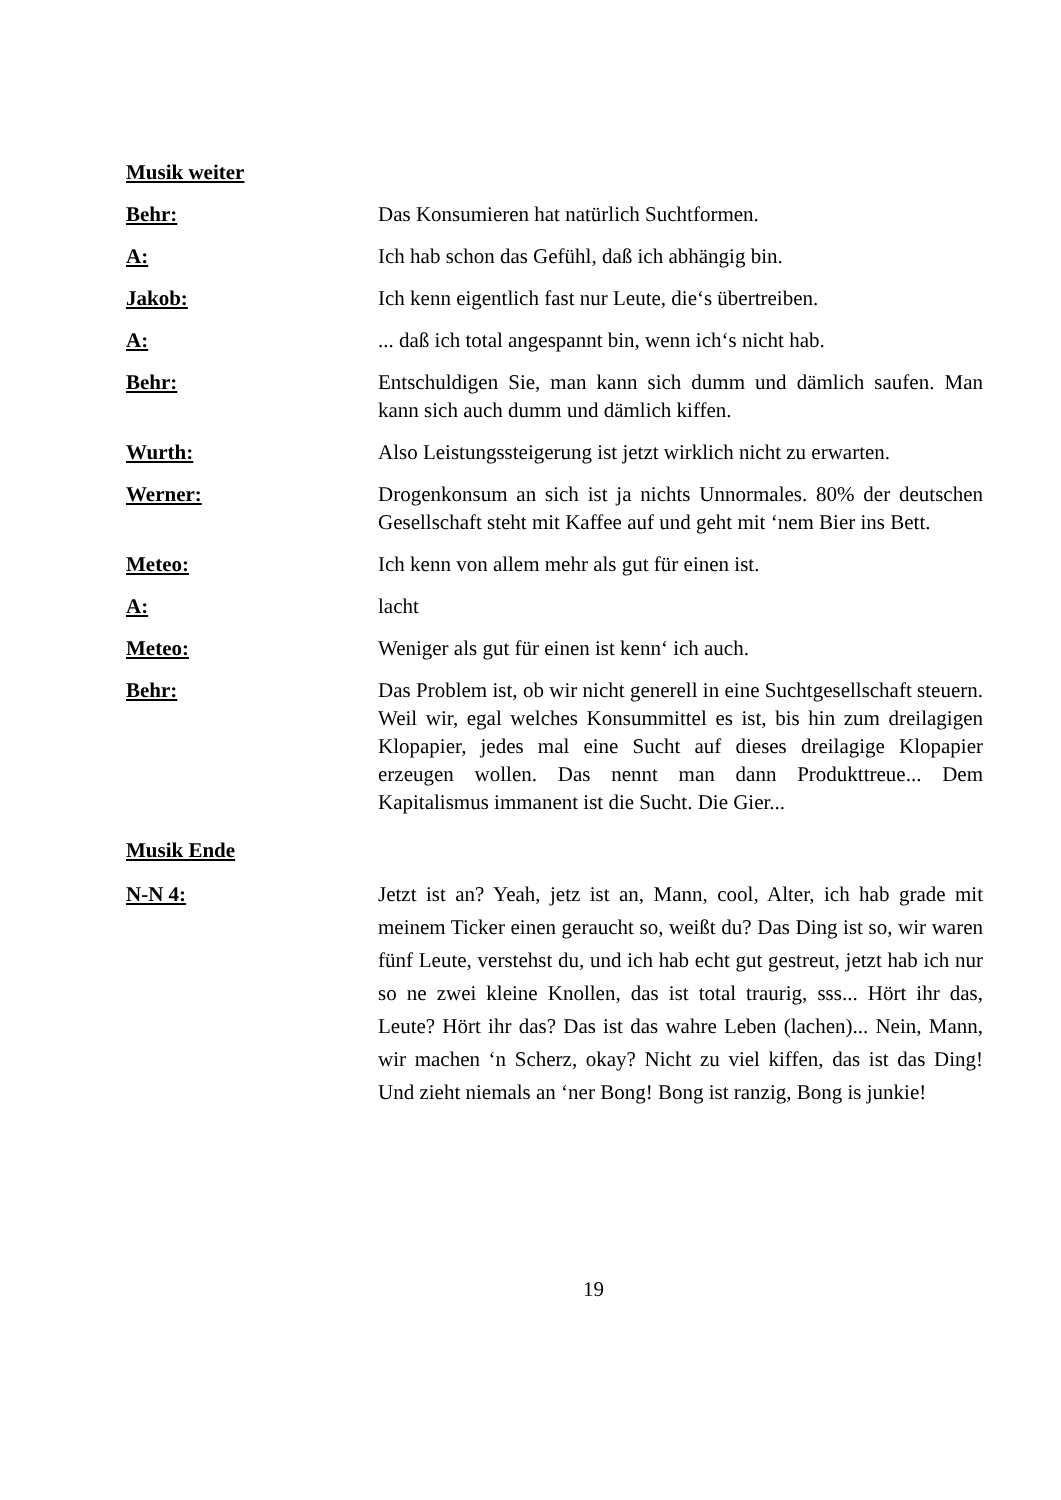Musik weiter
Behr: Das Konsumieren hat natürlich Suchtformen.
A: Ich hab schon das Gefühl, daß ich abhängig bin.
Jakob: Ich kenn eigentlich fast nur Leute, die‘s übertreiben.
A: ... daß ich total angespannt bin, wenn ich‘s nicht hab.
Behr: Entschuldigen Sie, man kann sich dumm und dämlich saufen. Man kann sich auch dumm und dämlich kiffen.
Wurth: Also Leistungssteigerung ist jetzt wirklich nicht zu erwarten.
Werner: Drogenkonsum an sich ist ja nichts Unnormales. 80% der deutschen Gesellschaft steht mit Kaffee auf und geht mit ‘nem Bier ins Bett.
Meteo: Ich kenn von allem mehr als gut für einen ist.
A: lacht
Meteo: Weniger als gut für einen ist kenn‘ ich auch.
Behr: Das Problem ist, ob wir nicht generell in eine Suchtgesellschaft steuern. Weil wir, egal welches Konsummittel es ist, bis hin zum dreilagigen Klopapier, jedes mal eine Sucht auf dieses dreilagige Klopapier erzeugen wollen. Das nennt man dann Produkttreue... Dem Kapitalismus immanent ist die Sucht. Die Gier...
Musik Ende
N-N 4: Jetzt ist an? Yeah, jetz ist an, Mann, cool, Alter, ich hab grade mit meinem Ticker einen geraucht so, weißt du? Das Ding ist so, wir waren fünf Leute, verstehst du, und ich hab echt gut gestreut, jetzt hab ich nur so ne zwei kleine Knollen, das ist total traurig, sss... Hört ihr das, Leute? Hört ihr das? Das ist das wahre Leben (lachen)... Nein, Mann, wir machen ‘n Scherz, okay? Nicht zu viel kiffen, das ist das Ding! Und zieht niemals an ‘ner Bong! Bong ist ranzig, Bong is junkie!
19